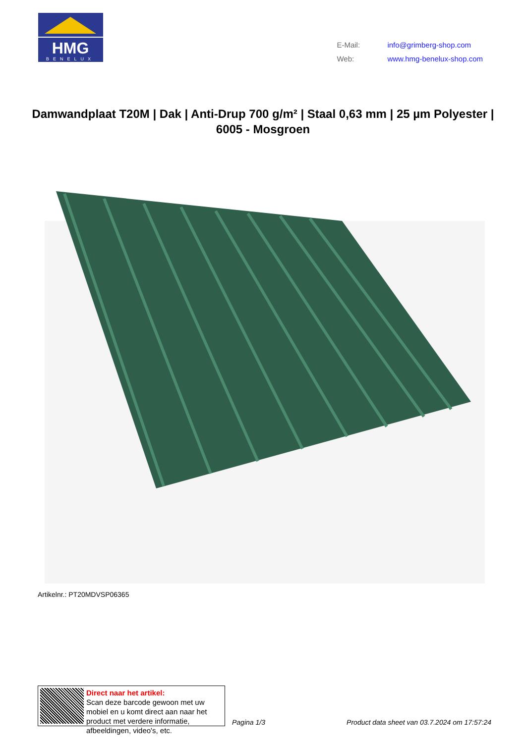HMG
BENELUX
| E-Mail: | info@grimberg-shop.com |
| Web: | www.hmg-benelux-shop.com |
Damwandplaat T20M | Dak | Anti-Drup 700 g/m² | Staal 0,63 mm | 25 µm Polyester | 6005 - Mosgroen
Artikelnr.: PT20MDVSP06365
Direct naar het artikel:
Scan deze barcode gewoon met uw mobiel en u komt direct aan naar het product met verdere informatie, afbeeldingen, video's, etc.
Pagina 1/3
Product data sheet van 03.7.2024 om 17:57:24